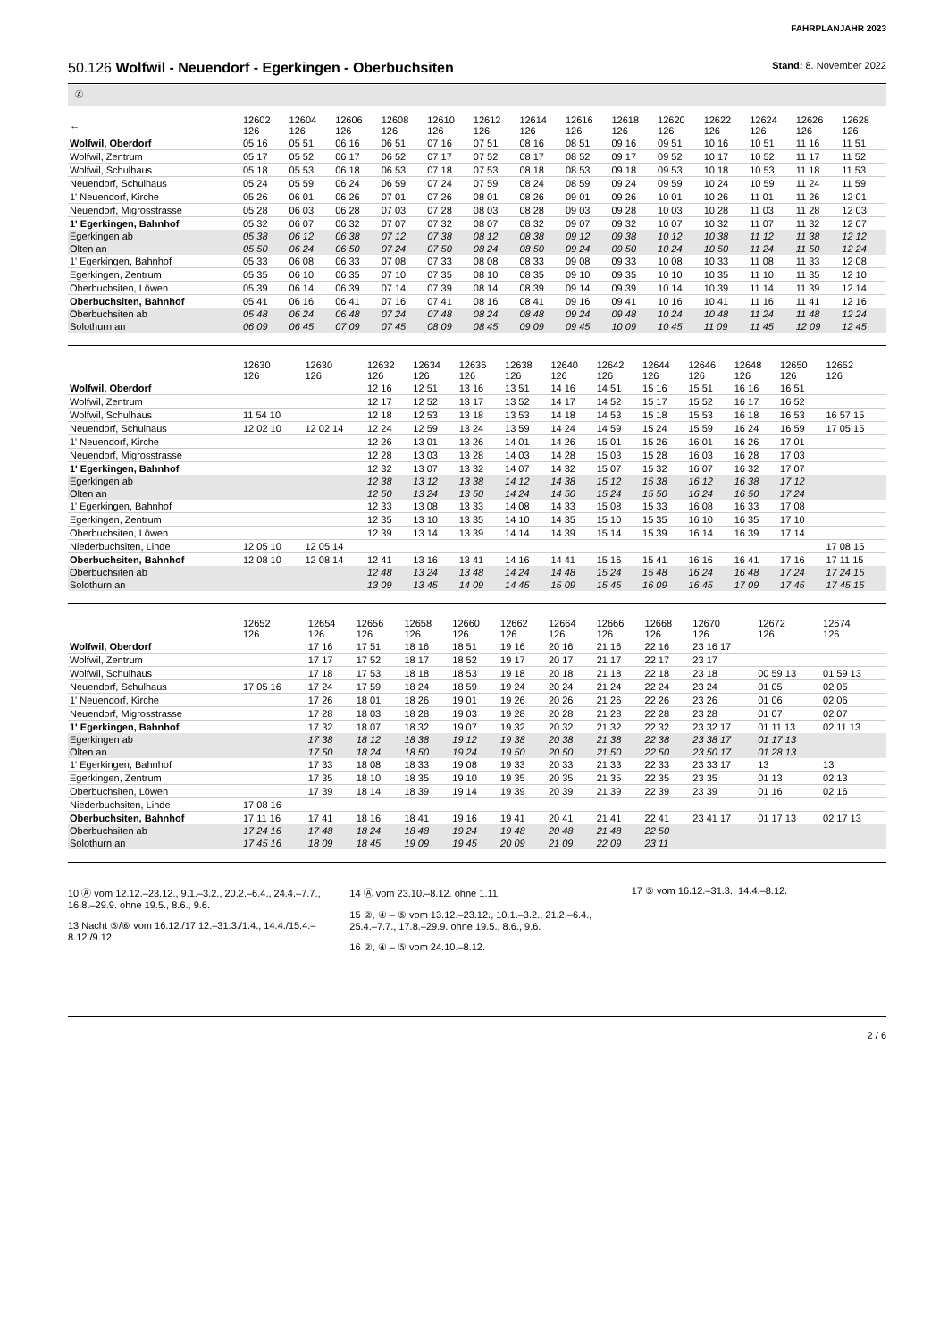FAHRPLANJAHR 2023
50.126 Wolfwil - Neuendorf - Egerkingen - Oberbuchsiten
Stand: 8. November 2022
Ⓐ
| ← | 12602 126 | 12604 126 | 12606 126 | 12608 126 | 12610 126 | 12612 126 | 12614 126 | 12616 126 | 12618 126 | 12620 126 | 12622 126 | 12624 126 | 12626 126 | 12628 126 |
| --- | --- | --- | --- | --- | --- | --- | --- | --- | --- | --- | --- | --- | --- | --- |
| Wolfwil, Oberdorf | 05 16 | 05 51 | 06 16 | 06 51 | 07 16 | 07 51 | 08 16 | 08 51 | 09 16 | 09 51 | 10 16 | 10 51 | 11 16 | 11 51 |
| Wolfwil, Zentrum | 05 17 | 05 52 | 06 17 | 06 52 | 07 17 | 07 52 | 08 17 | 08 52 | 09 17 | 09 52 | 10 17 | 10 52 | 11 17 | 11 52 |
| Wolfwil, Schulhaus | 05 18 | 05 53 | 06 18 | 06 53 | 07 18 | 07 53 | 08 18 | 08 53 | 09 18 | 09 53 | 10 18 | 10 53 | 11 18 | 11 53 |
| Neuendorf, Schulhaus | 05 24 | 05 59 | 06 24 | 06 59 | 07 24 | 07 59 | 08 24 | 08 59 | 09 24 | 09 59 | 10 24 | 10 59 | 11 24 | 11 59 |
| 1' Neuendorf, Kirche | 05 26 | 06 01 | 06 26 | 07 01 | 07 26 | 08 01 | 08 26 | 09 01 | 09 26 | 10 01 | 10 26 | 11 01 | 11 26 | 12 01 |
| Neuendorf, Migrosstrasse | 05 28 | 06 03 | 06 28 | 07 03 | 07 28 | 08 03 | 08 28 | 09 03 | 09 28 | 10 03 | 10 28 | 11 03 | 11 28 | 12 03 |
| 1' Egerkingen, Bahnhof | 05 32 | 06 07 | 06 32 | 07 07 | 07 32 | 08 07 | 08 32 | 09 07 | 09 32 | 10 07 | 10 32 | 11 07 | 11 32 | 12 07 |
| Egerkingen ab | 05 38 | 06 12 | 06 38 | 07 12 | 07 38 | 08 12 | 08 38 | 09 12 | 09 38 | 10 12 | 10 38 | 11 12 | 11 38 | 12 12 |
| Olten an | 05 50 | 06 24 | 06 50 | 07 24 | 07 50 | 08 24 | 08 50 | 09 24 | 09 50 | 10 24 | 10 50 | 11 24 | 11 50 | 12 24 |
| 1' Egerkingen, Bahnhof | 05 33 | 06 08 | 06 33 | 07 08 | 07 33 | 08 08 | 08 33 | 09 08 | 09 33 | 10 08 | 10 33 | 11 08 | 11 33 | 12 08 |
| Egerkingen, Zentrum | 05 35 | 06 10 | 06 35 | 07 10 | 07 35 | 08 10 | 08 35 | 09 10 | 09 35 | 10 10 | 10 35 | 11 10 | 11 35 | 12 10 |
| Oberbuchsiten, Löwen | 05 39 | 06 14 | 06 39 | 07 14 | 07 39 | 08 14 | 08 39 | 09 14 | 09 39 | 10 14 | 10 39 | 11 14 | 11 39 | 12 14 |
| Oberbuchsiten, Bahnhof | 05 41 | 06 16 | 06 41 | 07 16 | 07 41 | 08 16 | 08 41 | 09 16 | 09 41 | 10 16 | 10 41 | 11 16 | 11 41 | 12 16 |
| Oberbuchsiten ab | 05 48 | 06 24 | 06 48 | 07 24 | 07 48 | 08 24 | 08 48 | 09 24 | 09 48 | 10 24 | 10 48 | 11 24 | 11 48 | 12 24 |
| Solothurn an | 06 09 | 06 45 | 07 09 | 07 45 | 08 09 | 08 45 | 09 09 | 09 45 | 10 09 | 10 45 | 11 09 | 11 45 | 12 09 | 12 45 |
| | 12630 126 | 12630 126 | 12632 126 | 12634 126 | 12636 126 | 12638 126 | 12640 126 | 12642 126 | 12644 126 | 12646 126 | 12648 126 | 12650 126 | 12652 126 |
| --- | --- | --- | --- | --- | --- | --- | --- | --- | --- | --- | --- | --- | --- |
| Wolfwil, Oberdorf | | | 12 16 | 12 51 | 13 16 | 13 51 | 14 16 | 14 51 | 15 16 | 15 51 | 16 16 | 16 51 | |
| Wolfwil, Zentrum | | | 12 17 | 12 52 | 13 17 | 13 52 | 14 17 | 14 52 | 15 17 | 15 52 | 16 17 | 16 52 | |
| Wolfwil, Schulhaus | 11 54 10 | | 12 18 | 12 53 | 13 18 | 13 53 | 14 18 | 14 53 | 15 18 | 15 53 | 16 18 | 16 53 | 16 57 15 |
| Neuendorf, Schulhaus | 12 02 10 | 12 02 14 | 12 24 | 12 59 | 13 24 | 13 59 | 14 24 | 14 59 | 15 24 | 15 59 | 16 24 | 16 59 | 17 05 15 |
| 1' Neuendorf, Kirche | | | 12 26 | 13 01 | 13 26 | 14 01 | 14 26 | 15 01 | 15 26 | 16 01 | 16 26 | 17 01 | |
| Neuendorf, Migrosstrasse | | | 12 28 | 13 03 | 13 28 | 14 03 | 14 28 | 15 03 | 15 28 | 16 03 | 16 28 | 17 03 | |
| 1' Egerkingen, Bahnhof | | | 12 32 | 13 07 | 13 32 | 14 07 | 14 32 | 15 07 | 15 32 | 16 07 | 16 32 | 17 07 | |
| Egerkingen ab | | | 12 38 | 13 12 | 13 38 | 14 12 | 14 38 | 15 12 | 15 38 | 16 12 | 16 38 | 17 12 | |
| Olten an | | | 12 50 | 13 24 | 13 50 | 14 24 | 14 50 | 15 24 | 15 50 | 16 24 | 16 50 | 17 24 | |
| 1' Egerkingen, Bahnhof | | | 12 33 | 13 08 | 13 33 | 14 08 | 14 33 | 15 08 | 15 33 | 16 08 | 16 33 | 17 08 | |
| Egerkingen, Zentrum | | | 12 35 | 13 10 | 13 35 | 14 10 | 14 35 | 15 10 | 15 35 | 16 10 | 16 35 | 17 10 | |
| Oberbuchsiten, Löwen | | | 12 39 | 13 14 | 13 39 | 14 14 | 14 39 | 15 14 | 15 39 | 16 14 | 16 39 | 17 14 | |
| Niederbuchsiten, Linde | 12 05 10 | 12 05 14 | | | | | | | | | | | 17 08 15 |
| Oberbuchsiten, Bahnhof | 12 08 10 | 12 08 14 | 12 41 | 13 16 | 13 41 | 14 16 | 14 41 | 15 16 | 15 41 | 16 16 | 16 41 | 17 16 | 17 11 15 |
| Oberbuchsiten ab | | | 12 48 | 13 24 | 13 48 | 14 24 | 14 48 | 15 24 | 15 48 | 16 24 | 16 48 | 17 24 | 17 24 15 |
| Solothurn an | | | 13 09 | 13 45 | 14 09 | 14 45 | 15 09 | 15 45 | 16 09 | 16 45 | 17 09 | 17 45 | 17 45 15 |
| | 12652 126 | 12654 126 | 12656 126 | 12658 126 | 12660 126 | 12662 126 | 12664 126 | 12666 126 | 12668 126 | 12670 126 | 12672 126 | 12674 126 |
| --- | --- | --- | --- | --- | --- | --- | --- | --- | --- | --- | --- | --- |
| Wolfwil, Oberdorf | | 17 16 | 17 51 | 18 16 | 18 51 | 19 16 | 20 16 | 21 16 | 22 16 | 23 16 17 | | |
| Wolfwil, Zentrum | | 17 17 | 17 52 | 18 17 | 18 52 | 19 17 | 20 17 | 21 17 | 22 17 | 23 17 | | |
| Wolfwil, Schulhaus | | 17 18 | 17 53 | 18 18 | 18 53 | 19 18 | 20 18 | 21 18 | 22 18 | 23 18 | 00 59 13 | 01 59 13 |
| Neuendorf, Schulhaus | 17 05 16 | 17 24 | 17 59 | 18 24 | 18 59 | 19 24 | 20 24 | 21 24 | 22 24 | 23 24 | 01 05 | 02 05 |
| 1' Neuendorf, Kirche | | 17 26 | 18 01 | 18 26 | 19 01 | 19 26 | 20 26 | 21 26 | 22 26 | 23 26 | 01 06 | 02 06 |
| Neuendorf, Migrosstrasse | | 17 28 | 18 03 | 18 28 | 19 03 | 19 28 | 20 28 | 21 28 | 22 28 | 23 28 | 01 07 | 02 07 |
| 1' Egerkingen, Bahnhof | | 17 32 | 18 07 | 18 32 | 19 07 | 19 32 | 20 32 | 21 32 | 22 32 | 23 32 17 | 01 11 13 | 02 11 13 |
| Egerkingen ab | | 17 38 | 18 12 | 18 38 | 19 12 | 19 38 | 20 38 | 21 38 | 22 38 | 23 38 17 | 01 17 13 | |
| Olten an | | 17 50 | 18 24 | 18 50 | 19 24 | 19 50 | 20 50 | 21 50 | 22 50 | 23 50 17 | 01 28 13 | |
| 1' Egerkingen, Bahnhof | | 17 33 | 18 08 | 18 33 | 19 08 | 19 33 | 20 33 | 21 33 | 22 33 | 23 33 17 | 13 | 13 |
| Egerkingen, Zentrum | | 17 35 | 18 10 | 18 35 | 19 10 | 19 35 | 20 35 | 21 35 | 22 35 | 23 35 | 01 13 | 02 13 |
| Oberbuchsiten, Löwen | | 17 39 | 18 14 | 18 39 | 19 14 | 19 39 | 20 39 | 21 39 | 22 39 | 23 39 | 01 16 | 02 16 |
| Niederbuchsiten, Linde | 17 08 16 | | | | | | | | | | | |
| Oberbuchsiten, Bahnhof | 17 11 16 | 17 41 | 18 16 | 18 41 | 19 16 | 19 41 | 20 41 | 21 41 | 22 41 | 23 41 17 | 01 17 13 | 02 17 13 |
| Oberbuchsiten ab | 17 24 16 | 17 48 | 18 24 | 18 48 | 19 24 | 19 48 | 20 48 | 21 48 | 22 50 | | | |
| Solothurn an | 17 45 16 | 18 09 | 18 45 | 19 09 | 19 45 | 20 09 | 21 09 | 22 09 | 23 11 | | | |
10 Ⓐ vom 12.12.–23.12., 9.1.–3.2., 20.2.–6.4., 24.4.–7.7., 16.8.–29.9. ohne 19.5., 8.6., 9.6.
13 Nacht ⑤/⑥ vom 16.12./17.12.–31.3./1.4., 14.4./15.4.–8.12./9.12.
14 Ⓐ vom 23.10.–8.12. ohne 1.11.
15 ②, ④ – ⑤ vom 13.12.–23.12., 10.1.–3.2., 21.2.–6.4., 25.4.–7.7., 17.8.–29.9. ohne 19.5., 8.6., 9.6.
16 ②, ④ – ⑤ vom 24.10.–8.12.
17 ⑤ vom 16.12.–31.3., 14.4.–8.12.
2 / 6